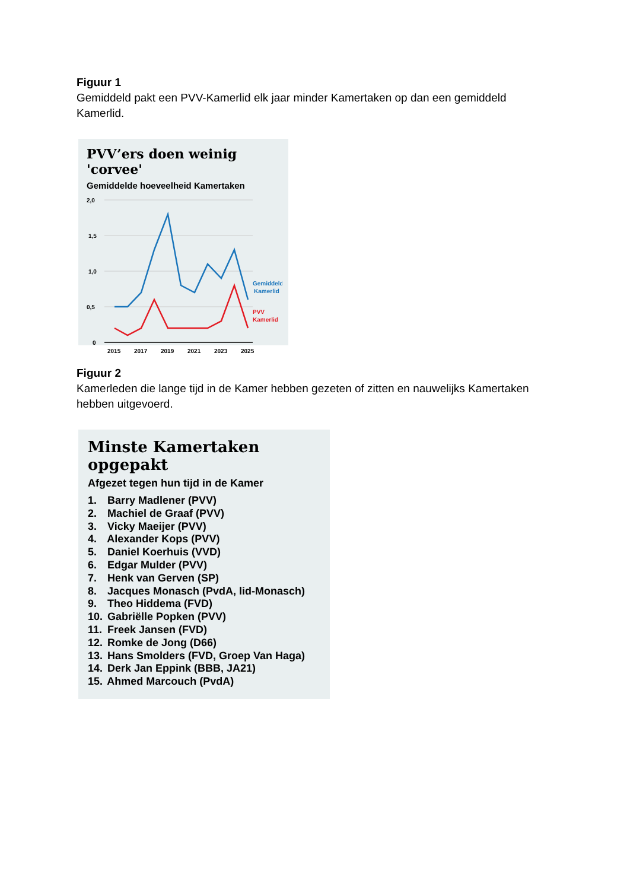Figuur 1
Gemiddeld pakt een PVV-Kamerlid elk jaar minder Kamertaken op dan een gemiddeld Kamerlid.
PVV’ers doen weinig 'corvee'
Gemiddelde hoeveelheid Kamertaken
2,0
1,5
1,0
0,5
0
Gemiddeld
Kamerlid
PVV
Kamerlid
2015
2017
2019
2021
2023
2025
Figuur 2
Kamerleden die lange tijd in de Kamer hebben gezeten of zitten en nauwelijks Kamertaken hebben uitgevoerd.
Minste Kamertaken opgepakt
Afgezet tegen hun tijd in de Kamer
1. Barry Madlener (PVV)
2. Machiel de Graaf (PVV)
3. Vicky Maeijer (PVV)
4. Alexander Kops (PVV)
5. Daniel Koerhuis (VVD)
6. Edgar Mulder (PVV)
7. Henk van Gerven (SP)
8. Jacques Monasch (PvdA, lid-Monasch)
9. Theo Hiddema (FVD)
10. Gabriëlle Popken (PVV)
11. Freek Jansen (FVD)
12. Romke de Jong (D66)
13. Hans Smolders (FVD, Groep Van Haga)
14. Derk Jan Eppink (BBB, JA21)
15. Ahmed Marcouch (PvdA)